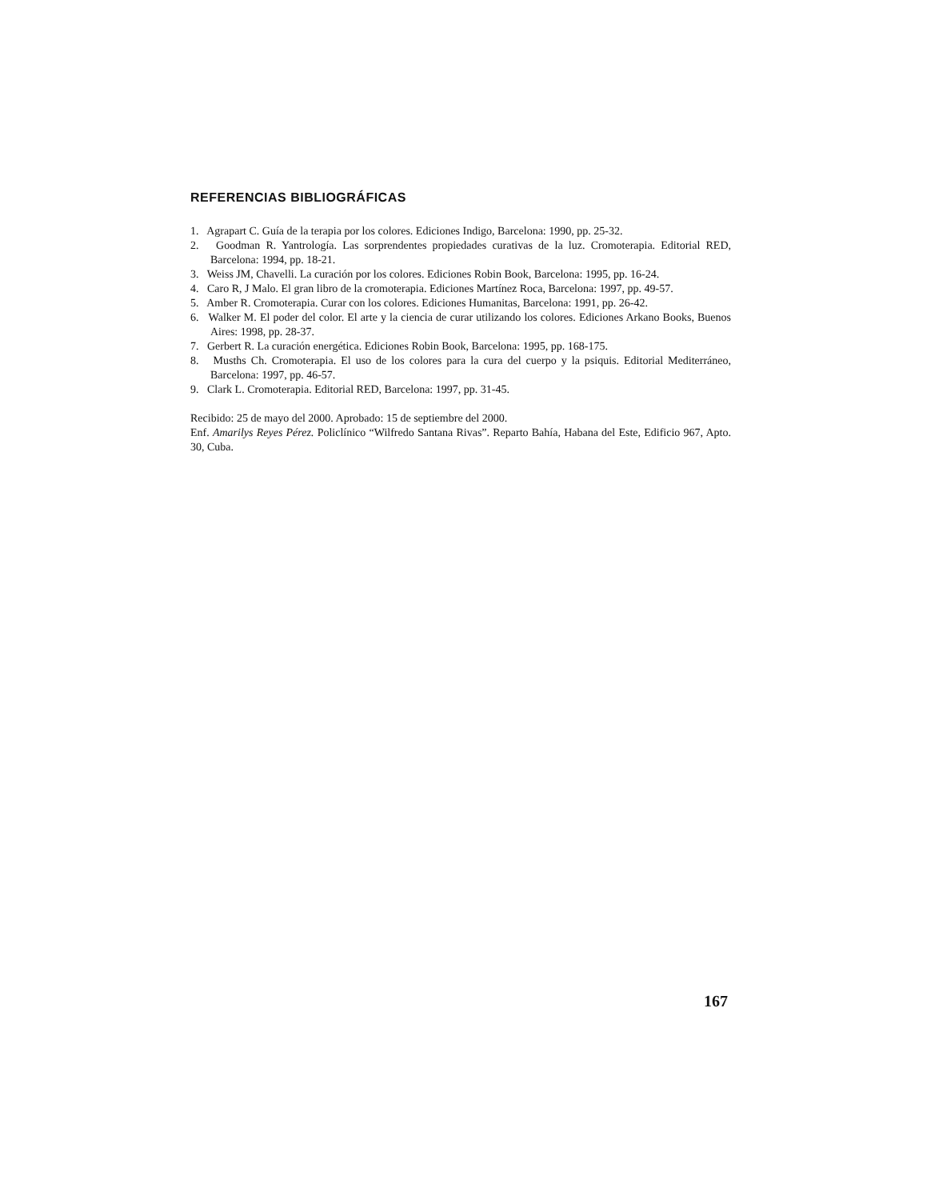REFERENCIAS BIBLIOGRÁFICAS
1. Agrapart C. Guía de la terapia por los colores. Ediciones Indigo, Barcelona: 1990, pp. 25-32.
2. Goodman R. Yantrología. Las sorprendentes propiedades curativas de la luz. Cromoterapia. Editorial RED, Barcelona: 1994, pp. 18-21.
3. Weiss JM, Chavelli. La curación por los colores. Ediciones Robin Book, Barcelona: 1995, pp. 16-24.
4. Caro R, J Malo. El gran libro de la cromoterapia. Ediciones Martínez Roca, Barcelona: 1997, pp. 49-57.
5. Amber R. Cromoterapia. Curar con los colores. Ediciones Humanitas, Barcelona: 1991, pp. 26-42.
6. Walker M. El poder del color. El arte y la ciencia de curar utilizando los colores. Ediciones Arkano Books, Buenos Aires: 1998, pp. 28-37.
7. Gerbert R. La curación energética. Ediciones Robin Book, Barcelona: 1995, pp. 168-175.
8. Musths Ch. Cromoterapia. El uso de los colores para la cura del cuerpo y la psiquis. Editorial Mediterráneo, Barcelona: 1997, pp. 46-57.
9. Clark L. Cromoterapia. Editorial RED, Barcelona: 1997, pp. 31-45.
Recibido: 25 de mayo del 2000. Aprobado: 15 de septiembre del 2000.
Enf. Amarilys Reyes Pérez. Policlínico “Wilfredo Santana Rivas”. Reparto Bahía, Habana del Este, Edificio 967, Apto. 30, Cuba.
167